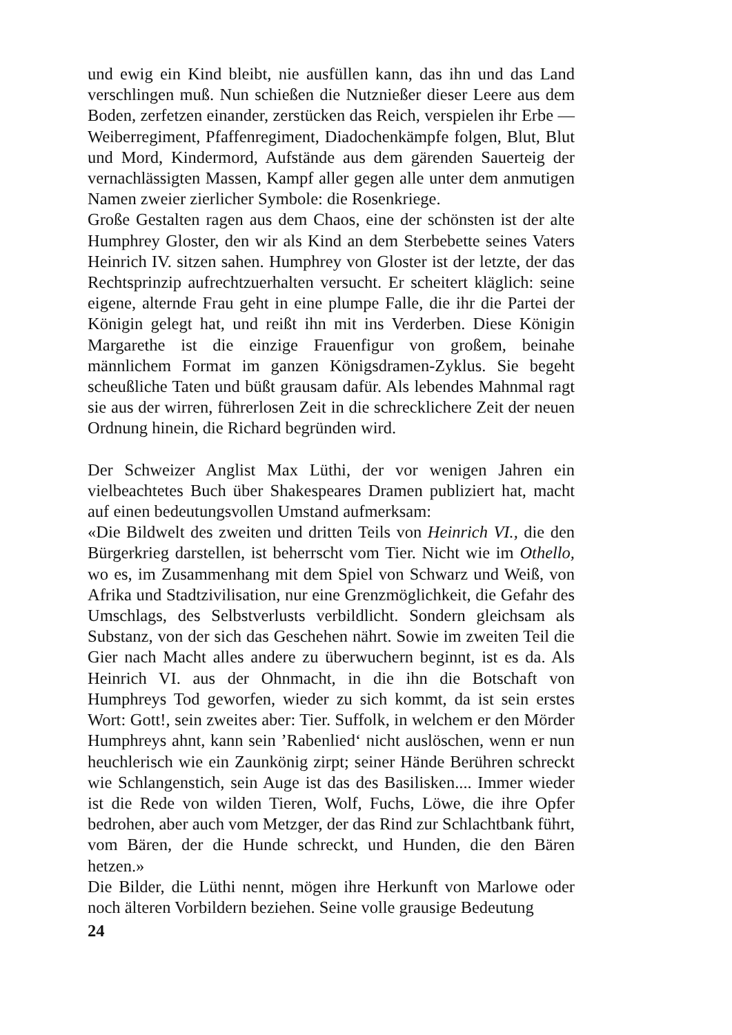und ewig ein Kind bleibt, nie ausfüllen kann, das ihn und das Land verschlingen muß. Nun schießen die Nutznießer dieser Leere aus dem Boden, zerfetzen einander, zerstücken das Reich, verspielen ihr Erbe — Weiberregiment, Pfaffenregiment, Diadochenkämpfe folgen, Blut, Blut und Mord, Kindermord, Aufstände aus dem gärenden Sauerteig der vernachlässigten Massen, Kampf aller gegen alle unter dem anmutigen Namen zweier zierlicher Symbole: die Rosenkriege.
Große Gestalten ragen aus dem Chaos, eine der schönsten ist der alte Humphrey Gloster, den wir als Kind an dem Sterbebette seines Vaters Heinrich IV. sitzen sahen. Humphrey von Gloster ist der letzte, der das Rechtsprinzip aufrechtzuerhalten versucht. Er scheitert kläglich: seine eigene, alternde Frau geht in eine plumpe Falle, die ihr die Partei der Königin gelegt hat, und reißt ihn mit ins Verderben. Diese Königin Margarethe ist die einzige Frauenfigur von großem, beinahe männlichem Format im ganzen Königsdramen-Zyklus. Sie begeht scheußliche Taten und büßt grausam dafür. Als lebendes Mahnmal ragt sie aus der wirren, führerlosen Zeit in die schrecklichere Zeit der neuen Ordnung hinein, die Richard begründen wird.
Der Schweizer Anglist Max Lüthi, der vor wenigen Jahren ein vielbeachtetes Buch über Shakespeares Dramen publiziert hat, macht auf einen bedeutungsvollen Umstand aufmerksam:
«Die Bildwelt des zweiten und dritten Teils von Heinrich VI., die den Bürgerkrieg darstellen, ist beherrscht vom Tier. Nicht wie im Othello, wo es, im Zusammenhang mit dem Spiel von Schwarz und Weiß, von Afrika und Stadtzivilisation, nur eine Grenzmöglichkeit, die Gefahr des Umschlags, des Selbstverlusts verbildlicht. Sondern gleichsam als Substanz, von der sich das Geschehen nährt. Sowie im zweiten Teil die Gier nach Macht alles andere zu überwuchern beginnt, ist es da. Als Heinrich VI. aus der Ohnmacht, in die ihn die Botschaft von Humphreys Tod geworfen, wieder zu sich kommt, da ist sein erstes Wort: Gott!, sein zweites aber: Tier. Suffolk, in welchem er den Mörder Humphreys ahnt, kann sein ’Rabenlied‘ nicht auslöschen, wenn er nun heuchlerisch wie ein Zaunkönig zirpt; seiner Hände Berühren schreckt wie Schlangenstich, sein Auge ist das des Basilisken.... Immer wieder ist die Rede von wilden Tieren, Wolf, Fuchs, Löwe, die ihre Opfer bedrohen, aber auch vom Metzger, der das Rind zur Schlachtbank führt, vom Bären, der die Hunde schreckt, und Hunden, die den Bären hetzen.»
Die Bilder, die Lüthi nennt, mögen ihre Herkunft von Marlowe oder noch älteren Vorbildern beziehen. Seine volle grausige Bedeutung
24